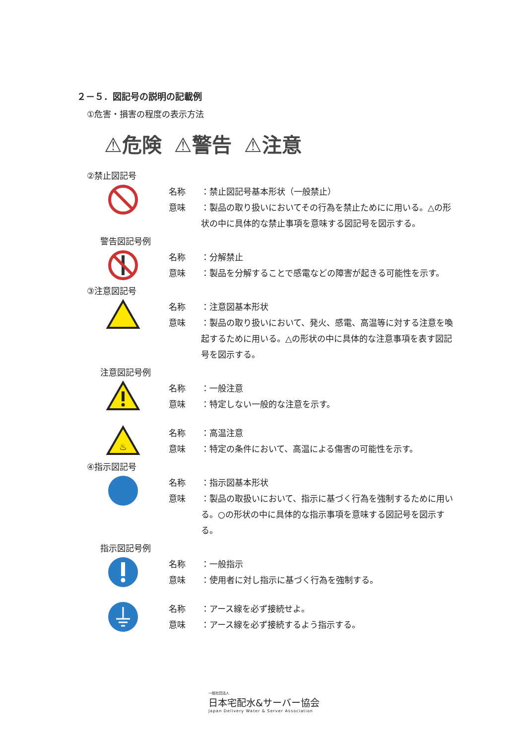２－５．図記号の説明の記載例
①危害・損害の程度の表示方法
⚠危険 ⚠警告 ⚠注意
②禁止図記号
名称 ：禁止図記号基本形状（一般禁止）
意味 ：製品の取り扱いにおいてその行為を禁止ためにに用いる。△の形状の中に具体的な禁止事項を意味する図記号を図示する。
警告図記号例
名称 ：分解禁止
意味 ：製品を分解することで感電などの障害が起きる可能性を示す。
③注意図記号
名称 ：注意図基本形状
意味 ：製品の取り扱いにおいて、発火、感電、高温等に対する注意を喚起するために用いる。△の形状の中に具体的な注意事項を表す図記号を図示する。
注意図記号例
名称 ：一般注意
意味 ：特定しない一般的な注意を示す。
♨
名称 ：高温注意
意味 ：特定の条件において、高温による傷害の可能性を示す。
④指示図記号
名称 ：指示図基本形状
意味 ：製品の取扱いにおいて、指示に基づく行為を強制するために用いる。○の形状の中に具体的な指示事項を意味する図記号を図示する。
指示図記号例
名称 ：一般指示
意味 ：使用者に対し指示に基づく行為を強制する。
名称 ：アース線を必ず接続せよ。
意味 ：アース線を必ず接続するよう指示する。
一般社団法人
日本宅配水&サーバー協会
Japan Delivery Water & Server Association